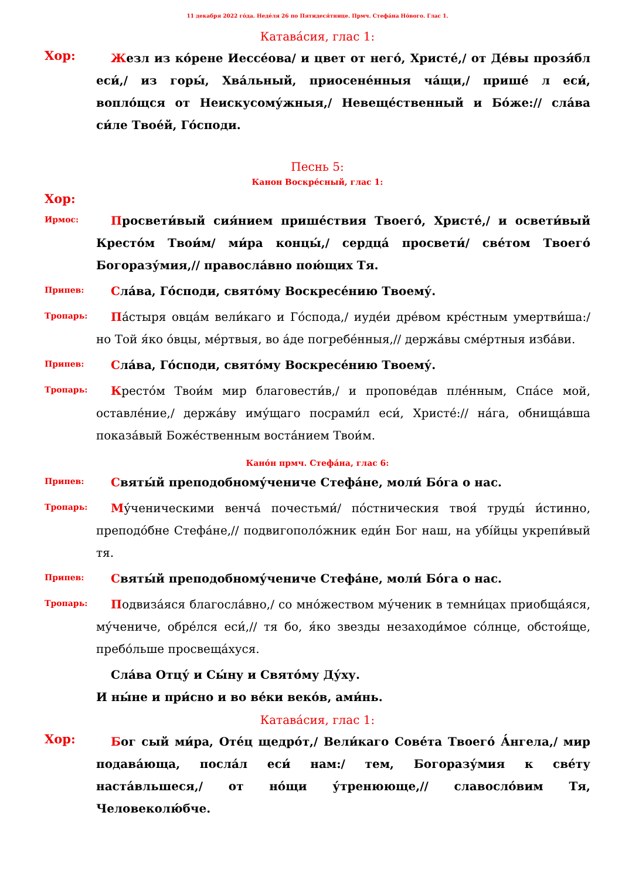11 декабря 2022 го́да. Неде́ля 26 по Пятидеся́тнице. Прмч. Стефа́на Но́вого. Глас 1.
Катава́сия, глас 1:
Хор:
Жезл из ко́рене Иессе́ова/ и цвет от него́, Христе́,/ от Де́вы прозя́бл еси́,/ из горы́, Хва́льный, приосене́нныя ча́щи,/ пришé л еси́, вопло́щся от Неискусому́жныя,/ Невеще́ственный и Бо́же:// сла́ва си́ле Твое́й, Го́споди.
Песнь 5:
Канон Воскре́сный, глас 1:
Хор:
Ирмос:
Просвети́вый сия́нием прише́ствия Твоего́, Христе́,/ и освети́вый Кресто́м Твои́м/ ми́ра концы́,/ сердца́ просвети́/ све́том Твоего́ Богоразу́мия,// правосла́вно пою́щих Тя.
Припев:
Сла́ва, Го́споди, свято́му Воскресе́нию Твоему́.
Тропарь:
Па́стыря овца́м вели́каго и Го́спода,/ иуде́и дре́вом кре́стным умертви́ша:/ но Той я́ко о́вцы, ме́ртвыя, во а́де погребе́нныя,// держа́вы сме́ртныя изба́ви.
Припев:
Сла́ва, Го́споди, свято́му Воскресе́нию Твоему́.
Тропарь:
Кресто́м Твои́м мир благовести́в,/ и пропове́дав пле́нным, Спа́се мой, оставле́ние,/ держа́ву иму́щаго посрами́л еси́, Христе́:// на́га, обнища́вша показа́вый Боже́ственным воста́нием Твои́м.
Кано́н прмч. Стефа́на, глас 6:
Припев:
Святы́й преподобному́чениче Стефа́не, моли́ Бо́га о нас.
Тропарь:
Му́ченическими венча́ почестьми́/ по́стническия твоя́ труды́ и́стинно, преподо́бне Стефа́не,// подвигополо́жник еди́н Бог наш, на убíйцы укрепи́вый тя.
Припев:
Святы́й преподобному́чениче Стефа́не, моли́ Бо́га о нас.
Тропарь:
Подвиза́яся благосла́вно,/ со мно́жеством му́ченик в темни́цах приобща́яся, му́чениче, обре́лся еси́,// тя бо, я́ко звезды незаходи́мое со́лнце, обстоя́ще, пребо́льше просвеща́хуся.
Сла́ва Отцу́ и Сы́ну и Свято́му Ду́ху.
И ны́не и при́сно и во ве́ки веко́в, ами́нь.
Катава́сия, глас 1:
Хор:
Бог сый ми́ра, Оте́ц щедро́т,/ Вели́каго Сове́та Твоего́ А́нгела,/ мир подава́юща, посла́л еси́ нам:/ тем, Богоразу́мия к све́ту наста́вльшеся,/ от но́щи у́тренююще,// славосло́вим Тя, Человеколю́бче.